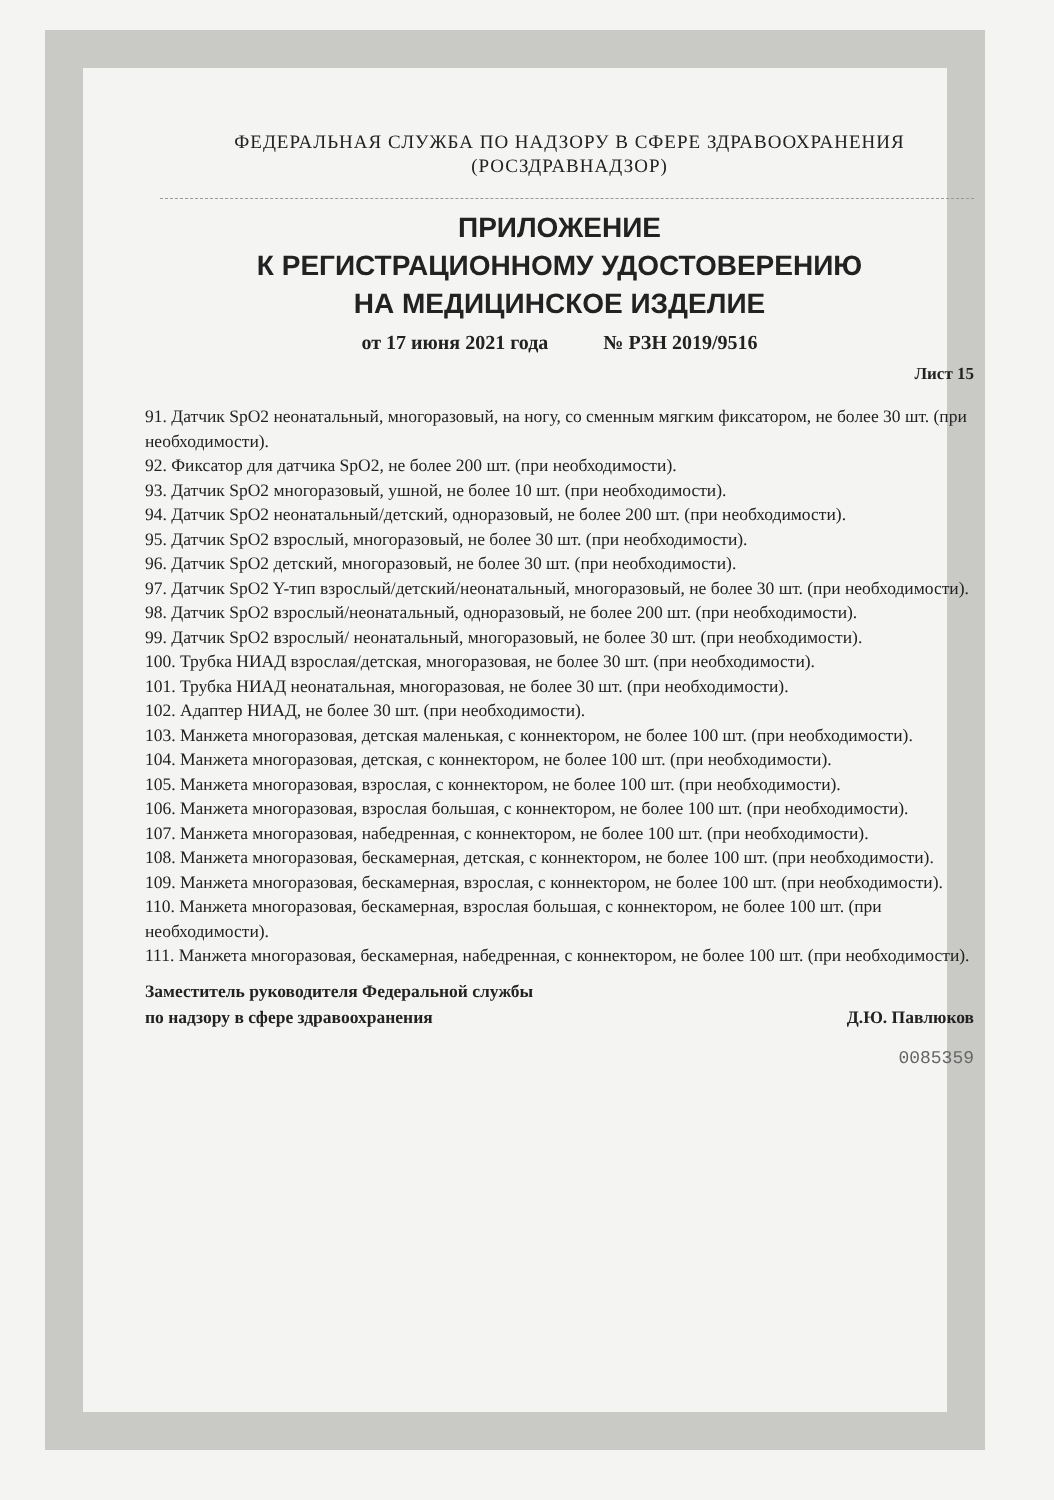ФЕДЕРАЛЬНАЯ СЛУЖБА ПО НАДЗОРУ В СФЕРЕ ЗДРАВООХРАНЕНИЯ
(РОСЗДРАВНАДЗОР)
ПРИЛОЖЕНИЕ
К РЕГИСТРАЦИОННОМУ УДОСТОВЕРЕНИЮ
НА МЕДИЦИНСКОЕ ИЗДЕЛИЕ
от 17 июня 2021 года № РЗН 2019/9516
Лист 15
91. Датчик SpO2 неонатальный, многоразовый, на ногу, со сменным мягким фиксатором, не более 30 шт. (при необходимости).
92. Фиксатор для датчика SpO2, не более 200 шт. (при необходимости).
93. Датчик SpO2 многоразовый, ушной, не более 10 шт. (при необходимости).
94. Датчик SpO2 неонатальный/детский, одноразовый, не более 200 шт. (при необходимости).
95. Датчик SpO2 взрослый, многоразовый, не более 30 шт. (при необходимости).
96. Датчик SpO2 детский, многоразовый, не более 30 шт. (при необходимости).
97. Датчик SpO2 Y-тип взрослый/детский/неонатальный, многоразовый, не более 30 шт. (при необходимости).
98. Датчик SpO2 взрослый/неонатальный, одноразовый, не более 200 шт. (при необходимости).
99. Датчик SpO2 взрослый/ неонатальный, многоразовый, не более 30 шт. (при необходимости).
100. Трубка НИАД взрослая/детская, многоразовая, не более 30 шт. (при необходимости).
101. Трубка НИАД неонатальная, многоразовая, не более 30 шт. (при необходимости).
102. Адаптер НИАД, не более 30 шт. (при необходимости).
103. Манжета многоразовая, детская маленькая, с коннектором, не более 100 шт. (при необходимости).
104. Манжета многоразовая, детская, с коннектором, не более 100 шт. (при необходимости).
105. Манжета многоразовая, взрослая, с коннектором, не более 100 шт. (при необходимости).
106. Манжета многоразовая, взрослая большая, с коннектором, не более 100 шт. (при необходимости).
107. Манжета многоразовая, набедренная, с коннектором, не более 100 шт. (при необходимости).
108. Манжета многоразовая, бескамерная, детская, с коннектором, не более 100 шт. (при необходимости).
109. Манжета многоразовая, бескамерная, взрослая, с коннектором, не более 100 шт. (при необходимости).
110. Манжета многоразовая, бескамерная, взрослая большая, с коннектором, не более 100 шт. (при необходимости).
111. Манжета многоразовая, бескамерная, набедренная, с коннектором, не более 100 шт. (при необходимости).
Заместитель руководителя Федеральной службы
по надзору в сфере здравоохранения
Д.Ю. Павлюков
0085359